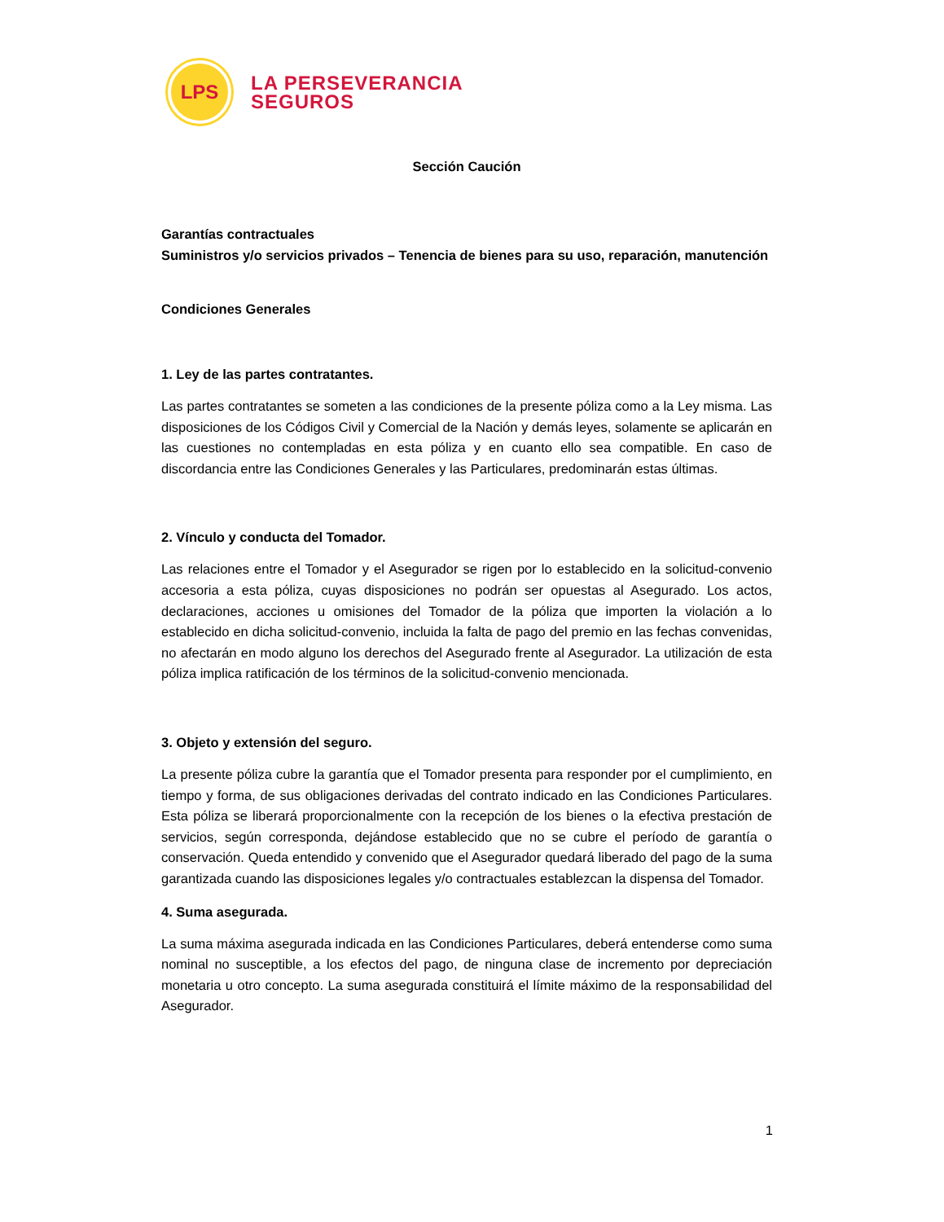LPS
LA PERSEVERANCIA
SEGUROS
Sección Caución
Garantías contractuales
Suministros y/o servicios privados – Tenencia de bienes para su uso, reparación, manutención
Condiciones Generales
1. Ley de las partes contratantes.
Las partes contratantes se someten a las condiciones de la presente póliza como a la Ley misma. Las disposiciones de los Códigos Civil y Comercial de la Nación y demás leyes, solamente se aplicarán en las cuestiones no contempladas en esta póliza y en cuanto ello sea compatible. En caso de discordancia entre las Condiciones Generales y las Particulares, predominarán estas últimas.
2. Vínculo y conducta del Tomador.
Las relaciones entre el Tomador y el Asegurador se rigen por lo establecido en la solicitud-convenio accesoria a esta póliza, cuyas disposiciones no podrán ser opuestas al Asegurado. Los actos, declaraciones, acciones u omisiones del Tomador de la póliza que importen la violación a lo establecido en dicha solicitud-convenio, incluida la falta de pago del premio en las fechas convenidas, no afectarán en modo alguno los derechos del Asegurado frente al Asegurador. La utilización de esta póliza implica ratificación de los términos de la solicitud-convenio mencionada.
3. Objeto y extensión del seguro.
La presente póliza cubre la garantía que el Tomador presenta para responder por el cumplimiento, en tiempo y forma, de sus obligaciones derivadas del contrato indicado en las Condiciones Particulares. Esta póliza se liberará proporcionalmente con la recepción de los bienes o la efectiva prestación de servicios, según corresponda, dejándose establecido que no se cubre el período de garantía o conservación. Queda entendido y convenido que el Asegurador quedará liberado del pago de la suma garantizada cuando las disposiciones legales y/o contractuales establezcan la dispensa del Tomador.
4. Suma asegurada.
La suma máxima asegurada indicada en las Condiciones Particulares, deberá entenderse como suma nominal no susceptible, a los efectos del pago, de ninguna clase de incremento por depreciación monetaria u otro concepto. La suma asegurada constituirá el límite máximo de la responsabilidad del Asegurador.
1